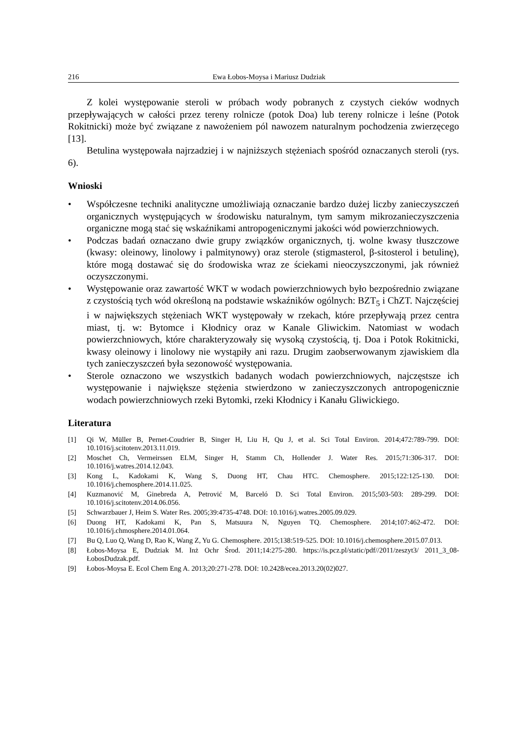216 Ewa Łobos-Moysa i Mariusz Dudziak
Z kolei występowanie steroli w próbach wody pobranych z czystych cieków wodnych przepływających w całości przez tereny rolnicze (potok Doa) lub tereny rolnicze i leśne (Potok Rokitnicki) może być związane z nawożeniem pól nawozem naturalnym pochodzenia zwierzęcego [13].
Betulina występowała najrzadziej i w najniższych stężeniach spośród oznaczanych steroli (rys. 6).
Wnioski
• Współczesne techniki analityczne umożliwiają oznaczanie bardzo dużej liczby zanieczyszczeń organicznych występujących w środowisku naturalnym, tym samym mikrozanieczyszczenia organiczne mogą stać się wskaźnikami antropogenicznymi jakości wód powierzchniowych.
• Podczas badań oznaczano dwie grupy związków organicznych, tj. wolne kwasy tłuszczowe (kwasy: oleinowy, linolowy i palmitynowy) oraz sterole (stigmasterol, β-sitosterol i betulinę), które mogą dostawać się do środowiska wraz ze ściekami nieoczyszczonymi, jak również oczyszczonymi.
• Występowanie oraz zawartość WKT w wodach powierzchniowych było bezpośrednio związane z czystością tych wód określoną na podstawie wskaźników ogólnych: BZT<sub>5</sub> i ChZT. Najczęściej i w największych stężeniach WKT występowały w rzekach, które przepływają przez centra miast, tj. w: Bytomce i Kłodnicy oraz w Kanale Gliwickim. Natomiast w wodach powierzchniowych, które charakteryzowały się wysoką czystością, tj. Doa i Potok Rokitnicki, kwasy oleinowy i linolowy nie wystąpiły ani razu. Drugim zaobserwowanym zjawiskiem dla tych zanieczyszczeń była sezonowość występowania.
• Sterole oznaczono we wszystkich badanych wodach powierzchniowych, najczęstsze ich występowanie i największe stężenia stwierdzono w zanieczyszczonych antropogenicznie wodach powierzchniowych rzeki Bytomki, rzeki Kłodnicy i Kanału Gliwickiego.
Literatura
[1] Qi W, Müller B, Pernet-Coudrier B, Singer H, Liu H, Qu J, et al. Sci Total Environ. 2014;472:789-799. DOI: 10.1016/j.scitotenv.2013.11.019.
[2] Moschet Ch, Vermeirssen ELM, Singer H, Stamm Ch, Hollender J. Water Res. 2015;71:306-317. DOI: 10.1016/j.watres.2014.12.043.
[3] Kong L, Kadokami K, Wang S, Duong HT, Chau HTC. Chemosphere. 2015;122:125-130. DOI: 10.1016/j.chemosphere.2014.11.025.
[4] Kuzmanović M, Ginebreda A, Petrović M, Barceló D. Sci Total Environ. 2015;503-503: 289-299. DOI: 10.1016/j.scitotenv.2014.06.056.
[5] Schwarzbauer J, Heim S. Water Res. 2005;39:4735-4748. DOI: 10.1016/j.watres.2005.09.029.
[6] Duong HT, Kadokami K, Pan S, Matsuura N, Nguyen TQ. Chemosphere. 2014;107:462-472. DOI: 10.1016/j.chmosphere.2014.01.064.
[7] Bu Q, Luo Q, Wang D, Rao K, Wang Z, Yu G. Chemosphere. 2015;138:519-525. DOI: 10.1016/j.chemosphere.2015.07.013.
[8] Łobos-Moysa E, Dudziak M. Inż Ochr Środ. 2011;14:275-280. https://is.pcz.pl/static/pdf//2011/zeszyt3/ 2011_3_08-ŁobosDudzak.pdf.
[9] Łobos-Moysa E. Ecol Chem Eng A. 2013;20:271-278. DOI: 10.2428/ecea.2013.20(02)027.